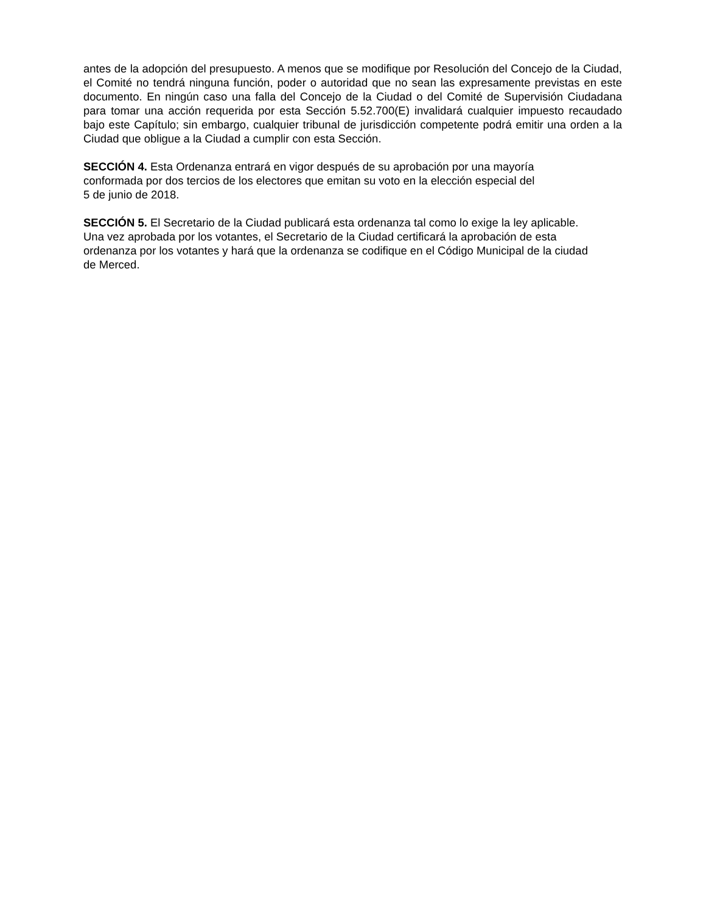antes de la adopción del presupuesto. A menos que se modifique por Resolución del Concejo de la Ciudad, el Comité no tendrá ninguna función, poder o autoridad que no sean las expresamente previstas en este documento. En ningún caso una falla del Concejo de la Ciudad o del Comité de Supervisión Ciudadana para tomar una acción requerida por esta Sección 5.52.700(E) invalidará cualquier impuesto recaudado bajo este Capítulo; sin embargo, cualquier tribunal de jurisdicción competente podrá emitir una orden a la Ciudad que obligue a la Ciudad a cumplir con esta Sección.
SECCIÓN 4. Esta Ordenanza entrará en vigor después de su aprobación por una mayoría conformada por dos tercios de los electores que emitan su voto en la elección especial del
5 de junio de 2018.
SECCIÓN 5. El Secretario de la Ciudad publicará esta ordenanza tal como lo exige la ley aplicable. Una vez aprobada por los votantes, el Secretario de la Ciudad certificará la aprobación de esta ordenanza por los votantes y hará que la ordenanza se codifique en el Código Municipal de la ciudad de Merced.